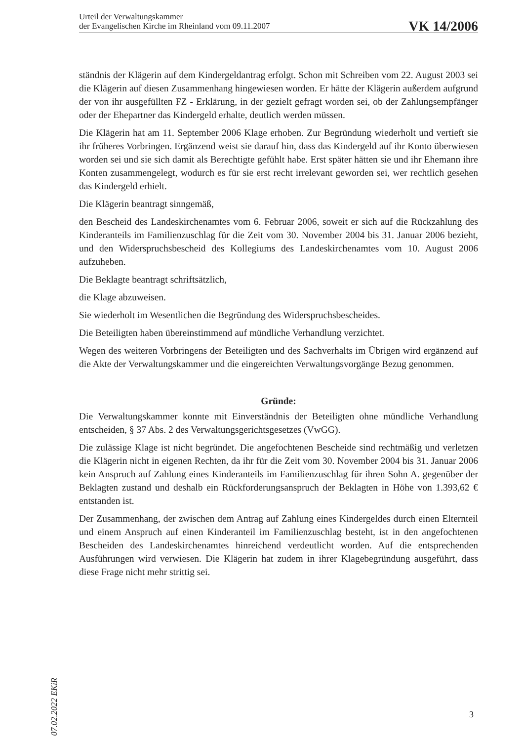Urteil der Verwaltungskammer
der Evangelischen Kirche im Rheinland vom 09.11.2007
VK 14/2006
ständnis der Klägerin auf dem Kindergeldantrag erfolgt. Schon mit Schreiben vom 22. August 2003 sei die Klägerin auf diesen Zusammenhang hingewiesen worden. Er hätte der Klägerin außerdem aufgrund der von ihr ausgefüllten FZ - Erklärung, in der gezielt gefragt worden sei, ob der Zahlungsempfänger oder der Ehepartner das Kindergeld erhalte, deutlich werden müssen.
Die Klägerin hat am 11. September 2006 Klage erhoben. Zur Begründung wiederholt und vertieft sie ihr früheres Vorbringen. Ergänzend weist sie darauf hin, dass das Kindergeld auf ihr Konto überwiesen worden sei und sie sich damit als Berechtigte gefühlt habe. Erst später hätten sie und ihr Ehemann ihre Konten zusammengelegt, wodurch es für sie erst recht irrelevant geworden sei, wer rechtlich gesehen das Kindergeld erhielt.
Die Klägerin beantragt sinngemäß,
den Bescheid des Landeskirchenamtes vom 6. Februar 2006, soweit er sich auf die Rückzahlung des Kinderanteils im Familienzuschlag für die Zeit vom 30. November 2004 bis 31. Januar 2006 bezieht, und den Widerspruchsbescheid des Kollegiums des Landeskirchenamtes vom 10. August 2006 aufzuheben.
Die Beklagte beantragt schriftsätzlich,
die Klage abzuweisen.
Sie wiederholt im Wesentlichen die Begründung des Widerspruchsbescheides.
Die Beteiligten haben übereinstimmend auf mündliche Verhandlung verzichtet.
Wegen des weiteren Vorbringens der Beteiligten und des Sachverhalts im Übrigen wird ergänzend auf die Akte der Verwaltungskammer und die eingereichten Verwaltungsvorgänge Bezug genommen.
Gründe:
Die Verwaltungskammer konnte mit Einverständnis der Beteiligten ohne mündliche Verhandlung entscheiden, § 37 Abs. 2 des Verwaltungsgerichtsgesetzes (VwGG).
Die zulässige Klage ist nicht begründet. Die angefochtenen Bescheide sind rechtmäßig und verletzen die Klägerin nicht in eigenen Rechten, da ihr für die Zeit vom 30. November 2004 bis 31. Januar 2006 kein Anspruch auf Zahlung eines Kinderanteils im Familienzuschlag für ihren Sohn A. gegenüber der Beklagten zustand und deshalb ein Rückforderungsanspruch der Beklagten in Höhe von 1.393,62 € entstanden ist.
Der Zusammenhang, der zwischen dem Antrag auf Zahlung eines Kindergeldes durch einen Elternteil und einem Anspruch auf einen Kinderanteil im Familienzuschlag besteht, ist in den angefochtenen Bescheiden des Landeskirchenamtes hinreichend verdeutlicht worden. Auf die entsprechenden Ausführungen wird verwiesen. Die Klägerin hat zudem in ihrer Klagebegründung ausgeführt, dass diese Frage nicht mehr strittig sei.
07.02.2022 EKiR
3